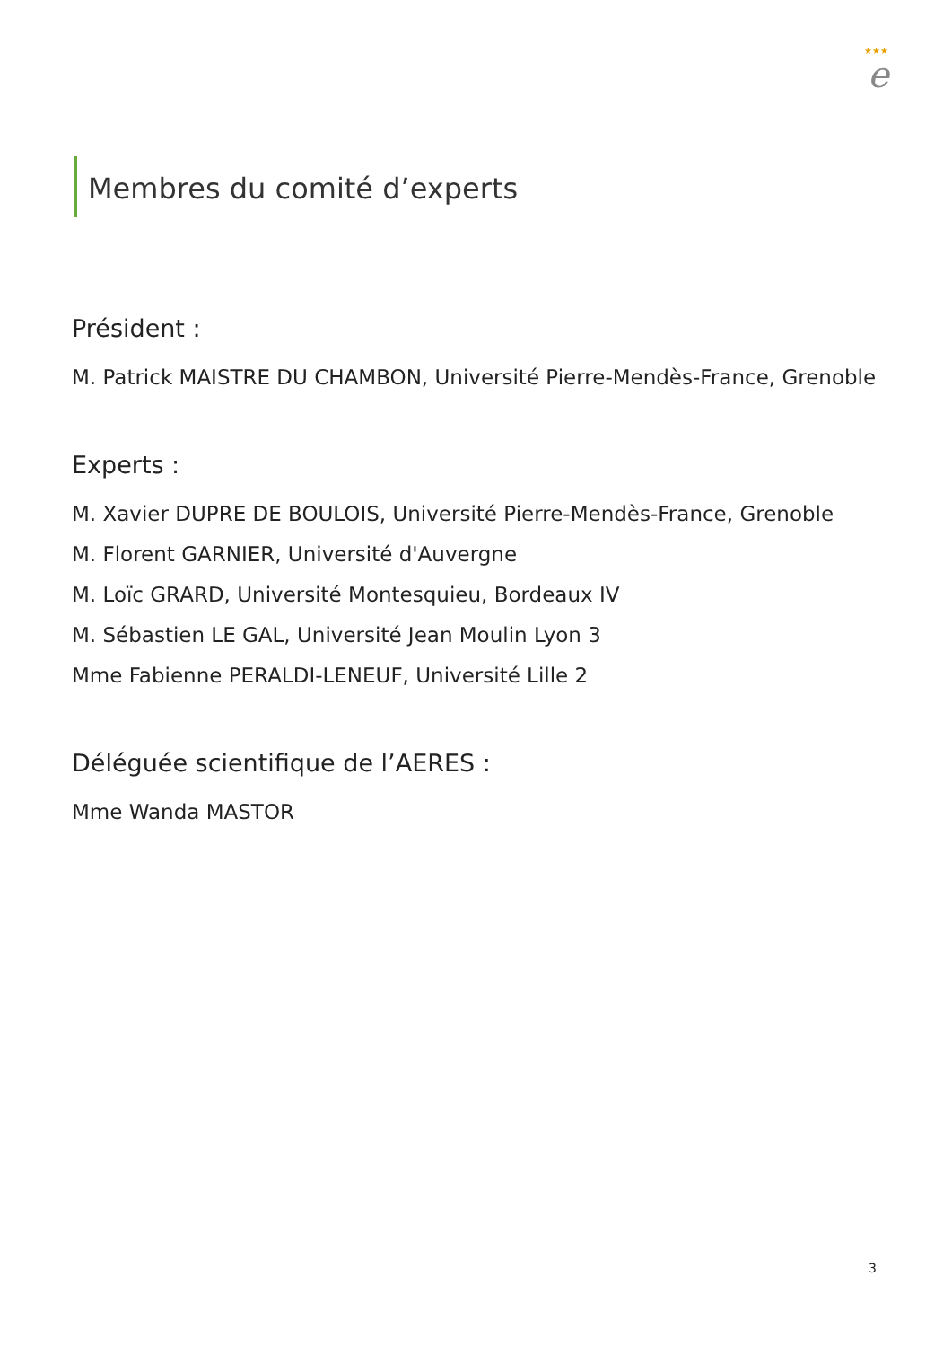★★★
e
Membres du comité d’experts
Président :
M. Patrick MAISTRE DU CHAMBON, Université Pierre-Mendès-France, Grenoble
Experts :
M. Xavier DUPRE DE BOULOIS, Université Pierre-Mendès-France, Grenoble
M. Florent GARNIER, Université d'Auvergne
M. Loïc GRARD, Université Montesquieu, Bordeaux IV
M. Sébastien LE GAL, Université Jean Moulin Lyon 3
Mme Fabienne PERALDI-LENEUF, Université Lille 2
Déléguée scientifique de l’AERES :
Mme Wanda MASTOR
3